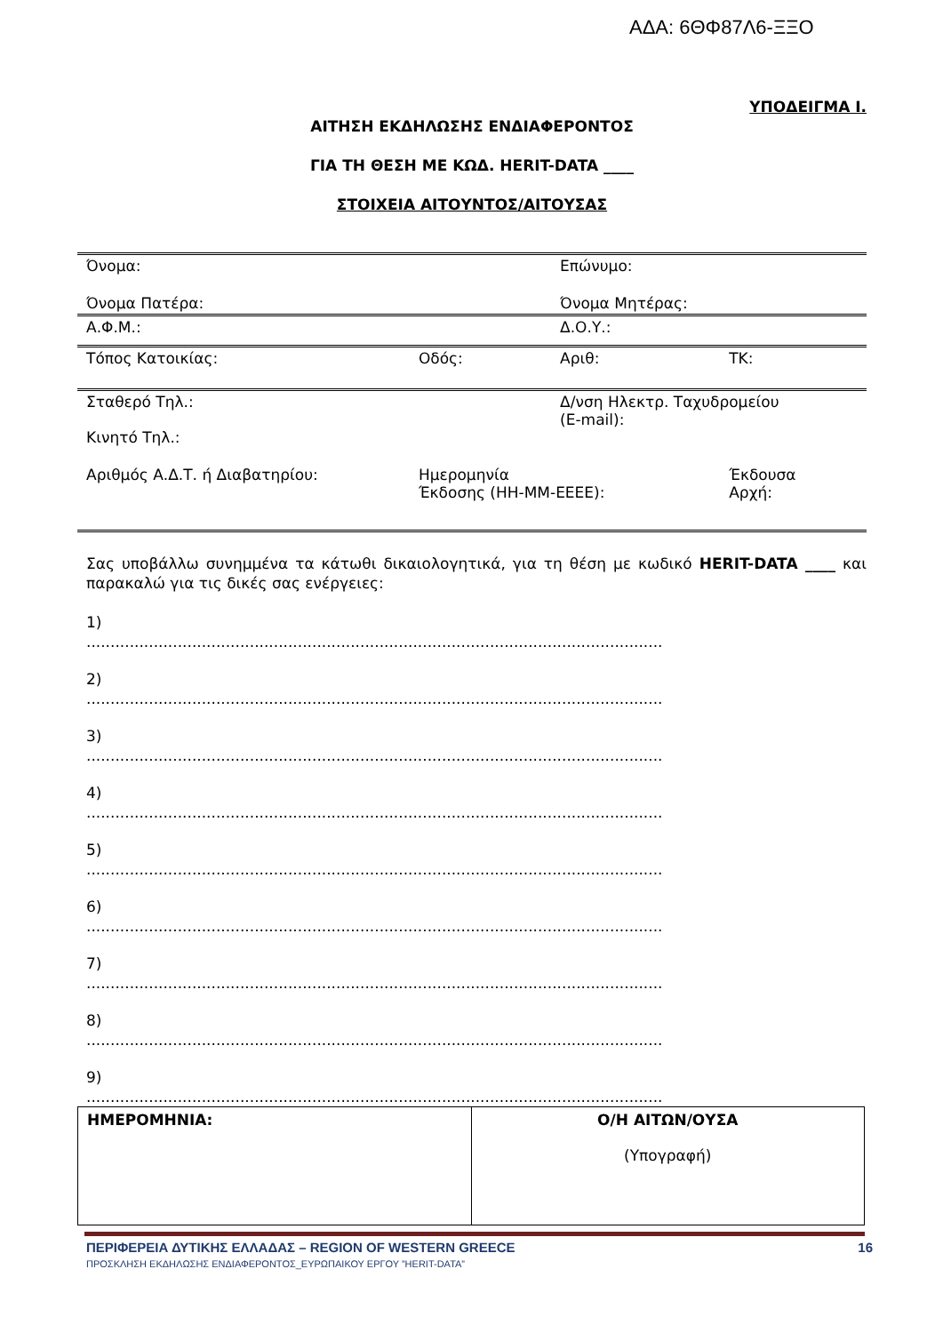ΑΔΑ: 6ΘΦ87Λ6-ΞΞΟ
ΥΠΟΔΕΙΓΜΑ Ι.
ΑΙΤΗΣΗ ΕΚΔΗΛΩΣΗΣ ΕΝΔΙΑΦΕΡΟΝΤΟΣ
ΓΙΑ ΤΗ ΘΕΣΗ ΜΕ ΚΩΔ. HERIT-DATA ____
ΣΤΟΙΧΕΙΑ ΑΙΤΟΥΝΤΟΣ/ΑΙΤΟΥΣΑΣ
| Όνομα: | | Επώνυμο: | |
| Όνομα Πατέρα: | | Όνομα Μητέρας: | |
| Α.Φ.Μ.: | | Δ.Ο.Υ.: | |
| Τόπος Κατοικίας: | Οδός: | Αριθ: | ΤΚ: |
| Σταθερό Τηλ.: Κινητό Τηλ.: | | Δ/νση Ηλεκτρ. Ταχυδρομείου (E-mail): | |
| Αριθμός Α.Δ.Τ. ή Διαβατηρίου: | Ημερομηνία Έκδοσης (ΗΗ-ΜΜ-ΕΕΕΕ): | | Έκδουσα Αρχή: |
Σας υποβάλλω συνημμένα τα κάτωθι δικαιολογητικά, για τη θέση με κωδικό HERIT-DATA ____ και παρακαλώ για τις δικές σας ενέργειες:
1)
........................................................................................................................
2)
........................................................................................................................
3)
........................................................................................................................
4)
........................................................................................................................
5)
........................................................................................................................
6)
........................................................................................................................
7)
........................................................................................................................
8)
........................................................................................................................
9)
........................................................................................................................
| ΗΜΕΡΟΜΗΝΙΑ: | Ο/Η ΑΙΤΩΝ/ΟΥΣΑ (Υπογραφή) |
ΠΕΡΙΦΕΡΕΙΑ ΔΥΤΙΚΗΣ ΕΛΛΑΔΑΣ – REGION OF WESTERN GREECE 16
ΠΡΟΣΚΛΗΣΗ ΕΚΔΗΛΩΣΗΣ ΕΝΔΙΑΦΕΡΟΝΤΟΣ_ΕΥΡΩΠΑΙΚΟΥ ΕΡΓΟΥ ”HERIT-DATA”